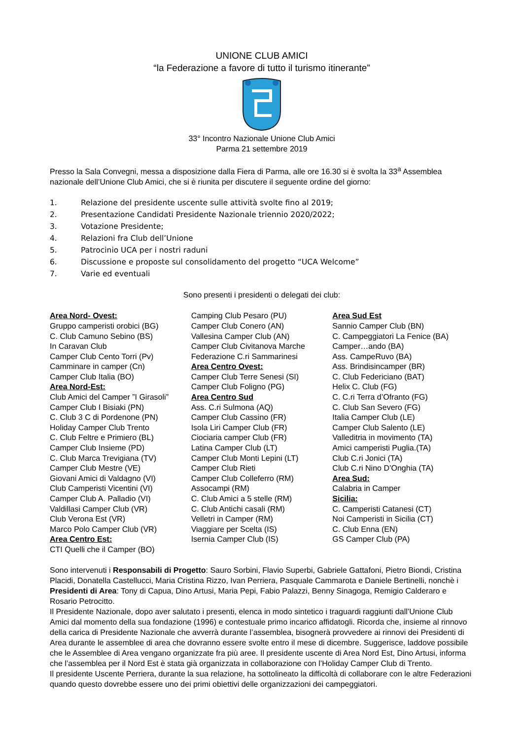UNIONE CLUB AMICI
“la Federazione a favore di tutto il turismo itinerante”
33° Incontro Nazionale Unione Club Amici
Parma 21 settembre 2019
Presso la Sala Convegni, messa a disposizione dalla Fiera di Parma, alle ore 16.30 si è svolta la 33<sup>a</sup> Assemblea nazionale dell’Unione Club Amici, che si è riunita per discutere il seguente ordine del giorno:
1. Relazione del presidente uscente sulle attività svolte fino al 2019;
2. Presentazione Candidati Presidente Nazionale triennio 2020/2022;
3. Votazione Presidente;
4. Relazioni fra Club dell’Unione
5. Patrocinio UCA per i nostri raduni
6. Discussione e proposte sul consolidamento del progetto “UCA Welcome”
7. Varie ed eventuali
Sono presenti i presidenti o delegati dei club:
Area Nord- Ovest:
Gruppo camperisti orobici (BG)
C. Club Camuno Sebino (BS)
In Caravan Club
Camper Club Cento Torri (Pv)
Camminare in camper (Cn)
Camper Club Italia (BO)
Area Nord-Est:
Club Amici del Camper ”I Girasoli”
Camper Club I Bisiaki (PN)
C. Club 3 C di Pordenone (PN)
Holiday Camper Club Trento
C. Club Feltre e Primiero (BL)
Camper Club Insieme (PD)
C. Club Marca Trevigiana (TV)
Camper Club Mestre (VE)
Giovani Amici di Valdagno (VI)
Club Camperisti Vicentini (VI)
Camper Club A. Palladio (VI)
Valdillasi Camper Club (VR)
Club Verona Est (VR)
Marco Polo Camper Club (VR)
Area Centro Est:
CTI Quelli che il Camper (BO)
Camping Club Pesaro (PU)
Camper Club Conero (AN)
Vallesina Camper Club (AN)
Camper Club Civitanova Marche
Federazione C.ri Sammarinesi
Area Centro Ovest:
Camper Club Terre Senesi (SI)
Camper Club Foligno (PG)
Area Centro Sud
Ass. C.ri Sulmona (AQ)
Camper Club Cassino (FR)
Isola Liri Camper Club (FR)
Ciociaria camper Club (FR)
Latina Camper Club (LT)
Camper Club Monti Lepini (LT)
Camper Club Rieti
Camper Club Colleferro (RM)
Assocampi (RM)
C. Club Amici a 5 stelle (RM)
C. Club Antichi casali (RM)
Velletri in Camper (RM)
Viaggiare per Scelta (IS)
Isernia Camper Club (IS)
Area Sud Est
Sannio Camper Club (BN)
C. Campeggiatori La Fenice (BA)
Camper…ando (BA)
Ass. CampeRuvo (BA)
Ass. Brindisincamper (BR)
C. Club Federiciano (BAT)
Helix C. Club (FG)
C. C.ri Terra d’Ofranto (FG)
C. Club San Severo (FG)
Italia Camper Club (LE)
Camper Club Salento (LE)
Valleditria in movimento (TA)
Amici camperisti Puglia.(TA)
Club C.ri Jonici (TA)
Club C.ri Nino D’Onghia (TA)
Area Sud:
Calabria in Camper
Sicilia:
C. Camperisti Catanesi (CT)
Noi Camperisti in Sicilia (CT)
C. Club Enna (EN)
GS Camper Club (PA)
Sono intervenuti i Responsabili di Progetto: Sauro Sorbini, Flavio Superbi, Gabriele Gattafoni, Pietro Biondi, Cristina Placidi, Donatella Castellucci, Maria Cristina Rizzo, Ivan Perriera, Pasquale Cammarota e Daniele Bertinelli, nonchè i Presidenti di Area: Tony di Capua, Dino Artusi, Maria Pepi, Fabio Palazzi, Benny Sinagoga, Remigio Calderaro e Rosario Petrocitto.
Il Presidente Nazionale, dopo aver salutato i presenti, elenca in modo sintetico i traguardi raggiunti dall’Unione Club Amici dal momento della sua fondazione (1996) e contestuale primo incarico affidatogli. Ricorda che, insieme al rinnovo della carica di Presidente Nazionale che avverrà durante l’assemblea, bisognerà provvedere ai rinnovi dei Presidenti di Area durante le assemblee di area che dovranno essere svolte entro il mese di dicembre. Suggerisce, laddove possibile che le Assemblee di Area vengano organizzate fra più aree. Il presidente uscente di Area Nord Est, Dino Artusi, informa che l’assemblea per il Nord Est è stata già organizzata in collaborazione con l’Holiday Camper Club di Trento.
Il presidente Uscente Perriera, durante la sua relazione, ha sottolineato la difficoltà di collaborare con le altre Federazioni quando questo dovrebbe essere uno dei primi obiettivi delle organizzazioni dei campeggiatori.